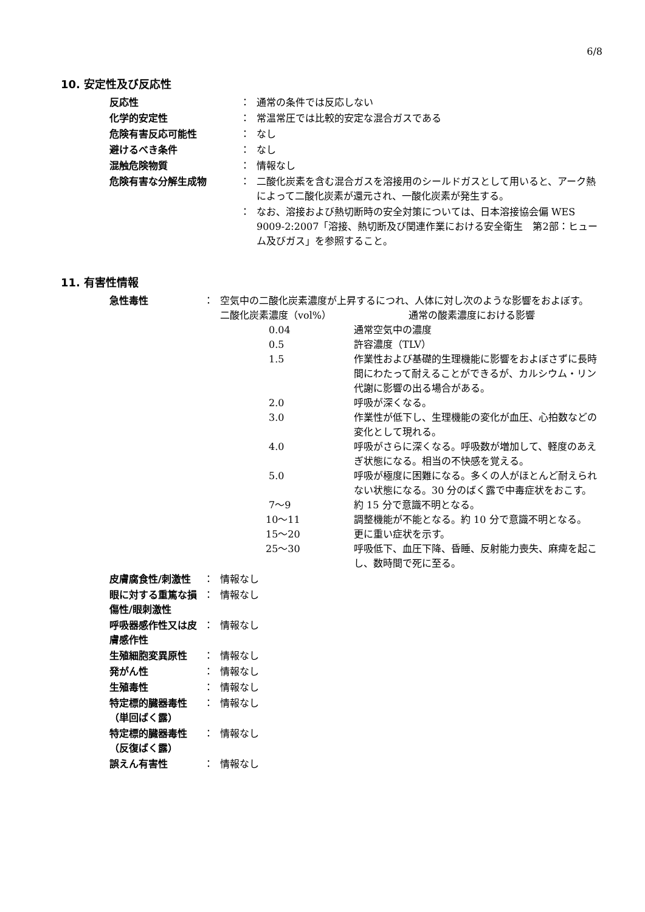6/8
10. 安定性及び反応性
| 反応性 | ： | 通常の条件では反応しない |
| 化学的安定性 | ： | 常温常圧では比較的安定な混合ガスである |
| 危険有害反応可能性 | ： | なし |
| 避けるべき条件 | ： | なし |
| 混触危険物質 | ： | 情報なし |
| 危険有害な分解生成物 | ： | 二酸化炭素を含む混合ガスを溶接用のシールドガスとして用いると、アーク熱によって二酸化炭素が還元され、一酸化炭素が発生する。 |
| | ： | なお、溶接および熱切断時の安全対策については、日本溶接協会偏 WES 9009-2:2007「溶接、熱切断及び関連作業における安全衛生 第2部：ヒューム及びガス」を参照すること。 |
11. 有害性情報
| 急性毒性 | ： | 空気中の二酸化炭素濃度が上昇するにつれ、人体に対し次のような影響をおよぼす。 / 二酸化炭素濃度（vol%） / 通常の酸素濃度における影響 / / 0.04 / 通常空気中の濃度 / / 0.5 / 許容濃度（TLV） / / 1.5 / 作業性および基礎的生理機能に影響をおよぼさずに長時間にわたって耐えることができるが、カルシウム・リン代謝に影響の出る場合がある。 / / 2.0 / 呼吸が深くなる。 / / 3.0 / 作業性が低下し、生理機能の変化が血圧、心拍数などの変化として現れる。 / / 4.0 / 呼吸がさらに深くなる。呼吸数が増加して、軽度のあえぎ状態になる。相当の不快感を覚える。 / / 5.0 / 呼吸が極度に困難になる。多くの人がほとんど耐えられない状態になる。30 分のばく露で中毒症状をおこす。 / / 7～9 / 約 15 分で意識不明となる。 / / 10～11 / 調整機能が不能となる。約 10 分で意識不明となる。 / / 15～20 / 更に重い症状を示す。 / / 25～30 / 呼吸低下、血圧下降、昏睡、反射能力喪失、麻痺を起こし、数時間で死に至る。 / |
| 皮膚腐食性/刺激性 | ： | 情報なし |
| 眼に対する重篤な損傷性/眼刺激性 | ： | 情報なし |
| 呼吸器感作性又は皮膚感作性 | ： | 情報なし |
| 生殖細胞変異原性 | ： | 情報なし |
| 発がん性 | ： | 情報なし |
| 生殖毒性 | ： | 情報なし |
| 特定標的臓器毒性（単回ばく露） | ： | 情報なし |
| 特定標的臓器毒性（反復ばく露） | ： | 情報なし |
| 誤えん有害性 | ： | 情報なし |